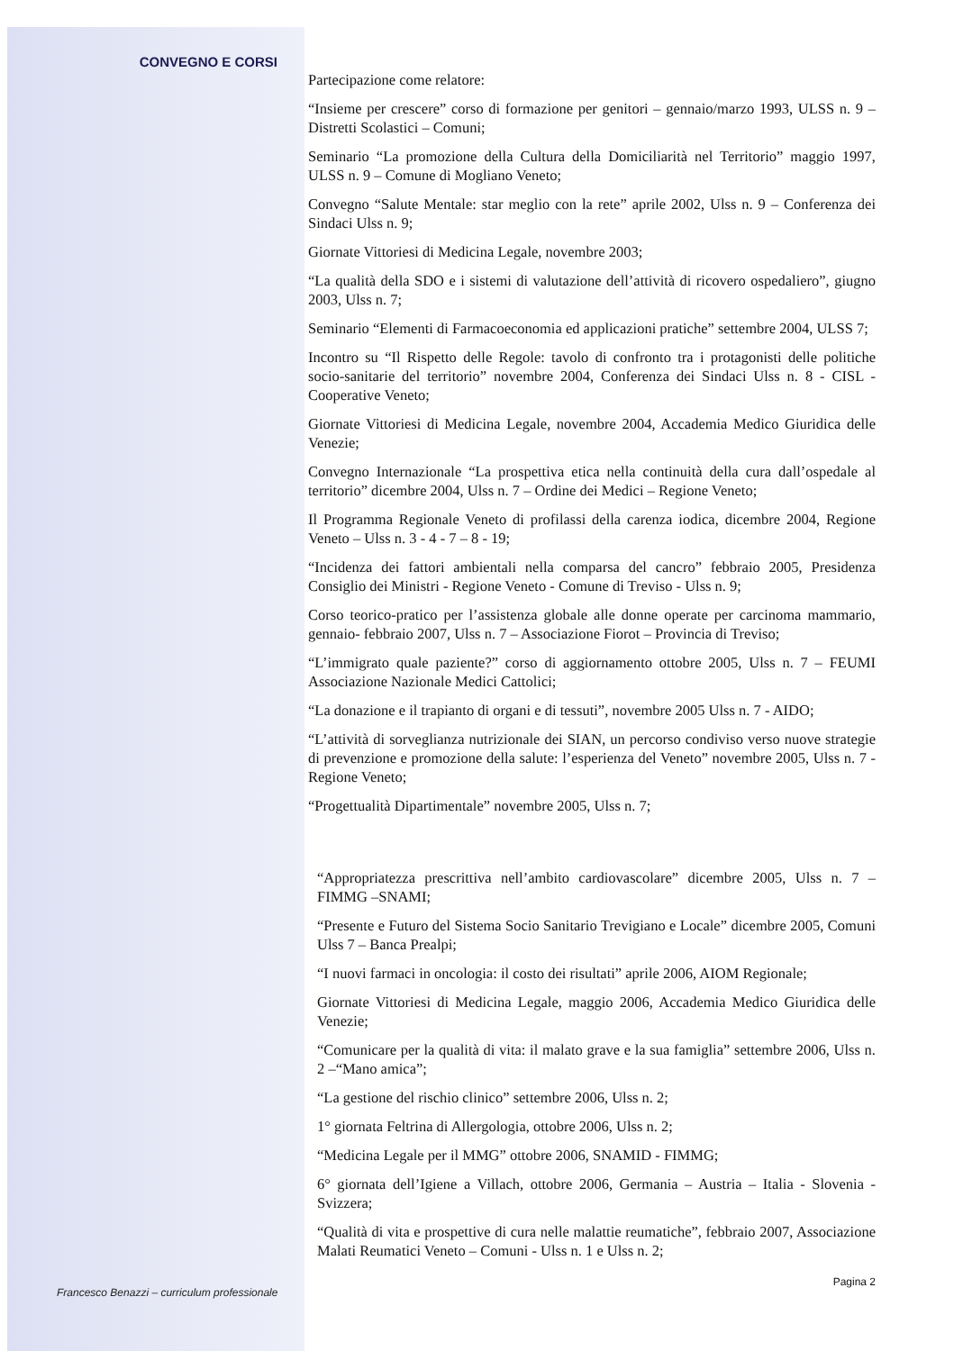CONVEGNO E CORSI
Francesco Benazzi – curriculum professionale
Partecipazione come relatore:
“Insieme per crescere” corso di formazione per genitori – gennaio/marzo 1993, ULSS n. 9 – Distretti Scolastici – Comuni;
Seminario “La promozione della Cultura della Domiciliarità nel Territorio” maggio 1997, ULSS n. 9 – Comune di Mogliano Veneto;
Convegno “Salute Mentale: star meglio con la rete” aprile 2002, Ulss n. 9 – Conferenza dei Sindaci Ulss n. 9;
Giornate Vittoriesi di Medicina Legale, novembre 2003;
“La qualità della SDO e i sistemi di valutazione dell’attività di ricovero ospedaliero”, giugno 2003, Ulss n. 7;
Seminario “Elementi di Farmacoeconomia ed applicazioni pratiche” settembre 2004, ULSS 7;
Incontro su “Il Rispetto delle Regole: tavolo di confronto tra i protagonisti delle politiche socio-sanitarie del territorio” novembre 2004, Conferenza dei Sindaci Ulss n. 8 - CISL - Cooperative Veneto;
Giornate Vittoriesi di Medicina Legale, novembre 2004, Accademia Medico Giuridica delle Venezie;
Convegno Internazionale “La prospettiva etica nella continuità della cura dall’ospedale al territorio” dicembre 2004, Ulss n. 7 – Ordine dei Medici – Regione Veneto;
Il Programma Regionale Veneto di profilassi della carenza iodica, dicembre 2004, Regione Veneto – Ulss n. 3 - 4 - 7 – 8 - 19;
“Incidenza dei fattori ambientali nella comparsa del cancro” febbraio 2005, Presidenza Consiglio dei Ministri - Regione Veneto - Comune di Treviso - Ulss n. 9;
Corso teorico-pratico per l’assistenza globale alle donne operate per carcinoma mammario, gennaio- febbraio 2007, Ulss n. 7 – Associazione Fiorot – Provincia di Treviso;
“L’immigrato quale paziente?” corso di aggiornamento ottobre 2005, Ulss n. 7 – FEUMI Associazione Nazionale Medici Cattolici;
“La donazione e il trapianto di organi e di tessuti”, novembre 2005 Ulss n. 7 - AIDO;
“L’attività di sorveglianza nutrizionale dei SIAN, un percorso condiviso verso nuove strategie di prevenzione e promozione della salute: l’esperienza del Veneto” novembre 2005, Ulss n. 7 - Regione Veneto;
“Progettualità Dipartimentale” novembre 2005, Ulss n. 7;
“Appropriatezza prescrittiva nell’ambito cardiovascolare” dicembre 2005, Ulss n. 7 – FIMMG –SNAMI;
“Presente e Futuro del Sistema Socio Sanitario Trevigiano e Locale” dicembre 2005, Comuni Ulss 7 – Banca Prealpi;
“I nuovi farmaci in oncologia: il costo dei risultati” aprile 2006, AIOM Regionale;
Giornate Vittoriesi di Medicina Legale, maggio 2006, Accademia Medico Giuridica delle Venezie;
“Comunicare per la qualità di vita: il malato grave e la sua famiglia” settembre 2006, Ulss n. 2 –“Mano amica”;
“La gestione del rischio clinico” settembre 2006, Ulss n. 2;
1° giornata Feltrina di Allergologia, ottobre 2006, Ulss n. 2;
“Medicina Legale per il MMG” ottobre 2006, SNAMID - FIMMG;
6° giornata dell’Igiene a Villach, ottobre 2006, Germania – Austria – Italia - Slovenia - Svizzera;
“Qualità di vita e prospettive di cura nelle malattie reumatiche”, febbraio 2007, Associazione Malati Reumatici Veneto – Comuni - Ulss n. 1 e Ulss n. 2;
Pagina 2